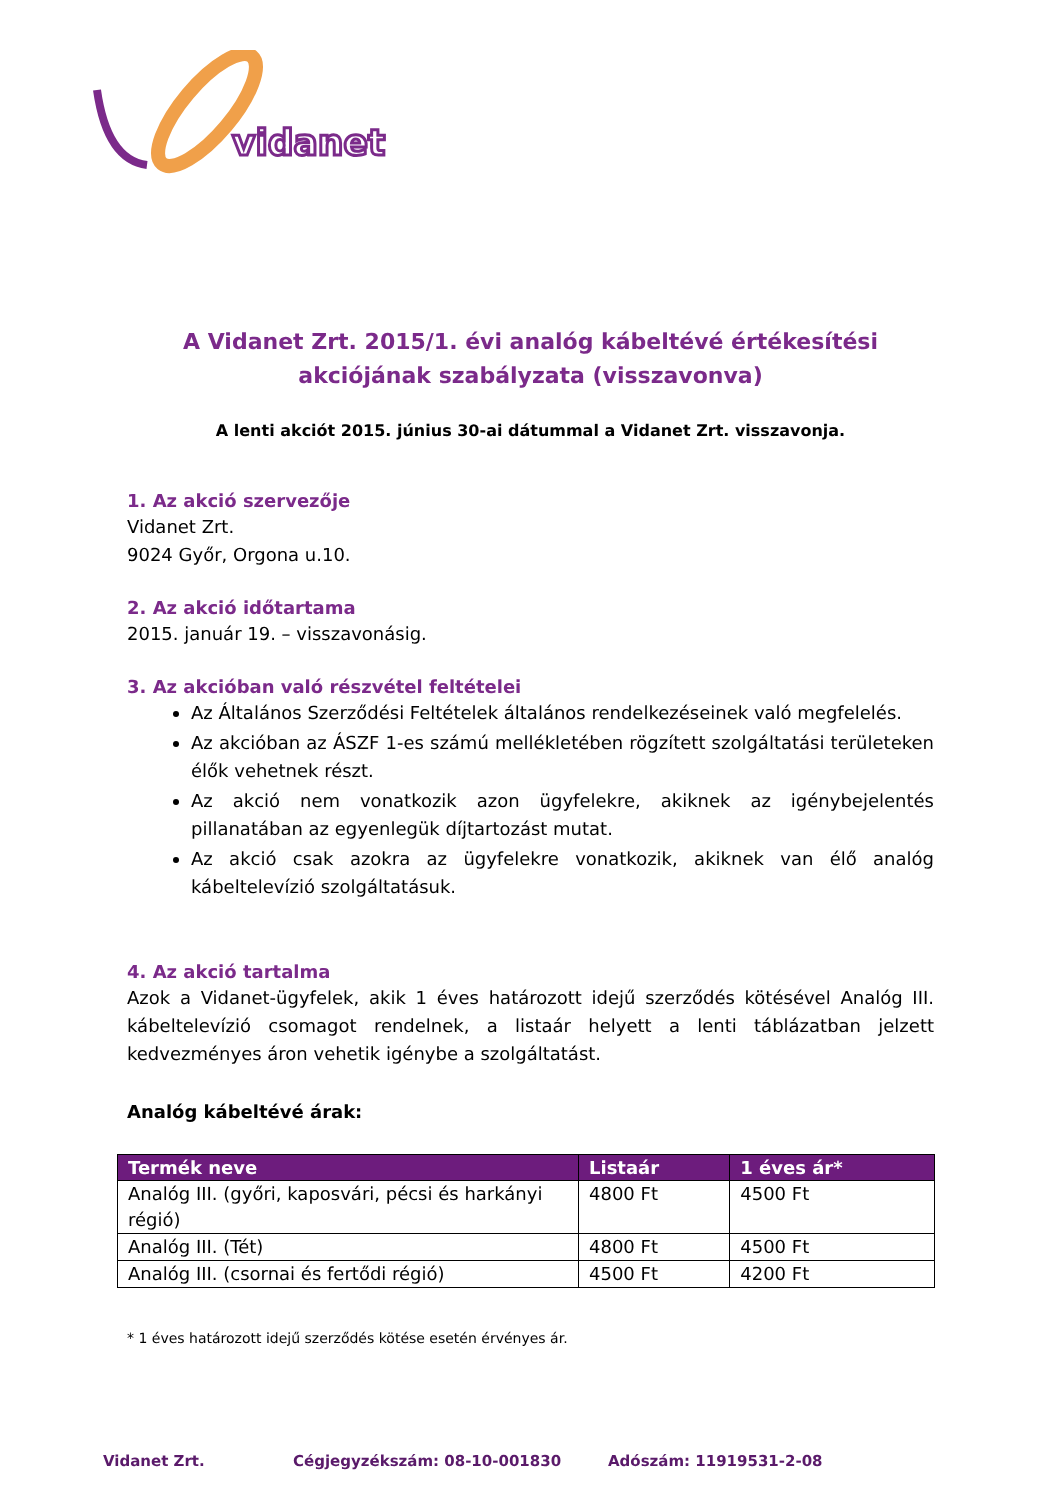vidanet
A Vidanet Zrt. 2015/1. évi analóg kábeltévé értékesítési
akciójának szabályzata (visszavonva)
A lenti akciót 2015. június 30-ai dátummal a Vidanet Zrt. visszavonja.
1. Az akció szervezője
Vidanet Zrt.
9024 Győr, Orgona u.10.
2. Az akció időtartama
2015. január 19. – visszavonásig.
3. Az akcióban való részvétel feltételei
Az Általános Szerződési Feltételek általános rendelkezéseinek való megfelelés.
Az akcióban az ÁSZF 1-es számú mellékletében rögzített szolgáltatási területeken élők vehetnek részt.
Az akció nem vonatkozik azon ügyfelekre, akiknek az igénybejelentés pillanatában az egyenlegük díjtartozást mutat.
Az akció csak azokra az ügyfelekre vonatkozik, akiknek van élő analóg kábeltelevízió szolgáltatásuk.
4. Az akció tartalma
Azok a Vidanet-ügyfelek, akik 1 éves határozott idejű szerződés kötésével Analóg III. kábeltelevízió csomagot rendelnek, a listaár helyett a lenti táblázatban jelzett kedvezményes áron vehetik igénybe a szolgáltatást.
Analóg kábeltévé árak:
| Termék neve | Listaár | 1 éves ár* |
| --- | --- | --- |
| Analóg III. (győri, kaposvári, pécsi és harkányi régió) | 4800 Ft | 4500 Ft |
| Analóg III. (Tét) | 4800 Ft | 4500 Ft |
| Analóg III. (csornai és fertődi régió) | 4500 Ft | 4200 Ft |
* 1 éves határozott idejű szerződés kötése esetén érvényes ár.
Vidanet Zrt. Cégjegyzékszám: 08-10-001830 Adószám: 11919531-2-08